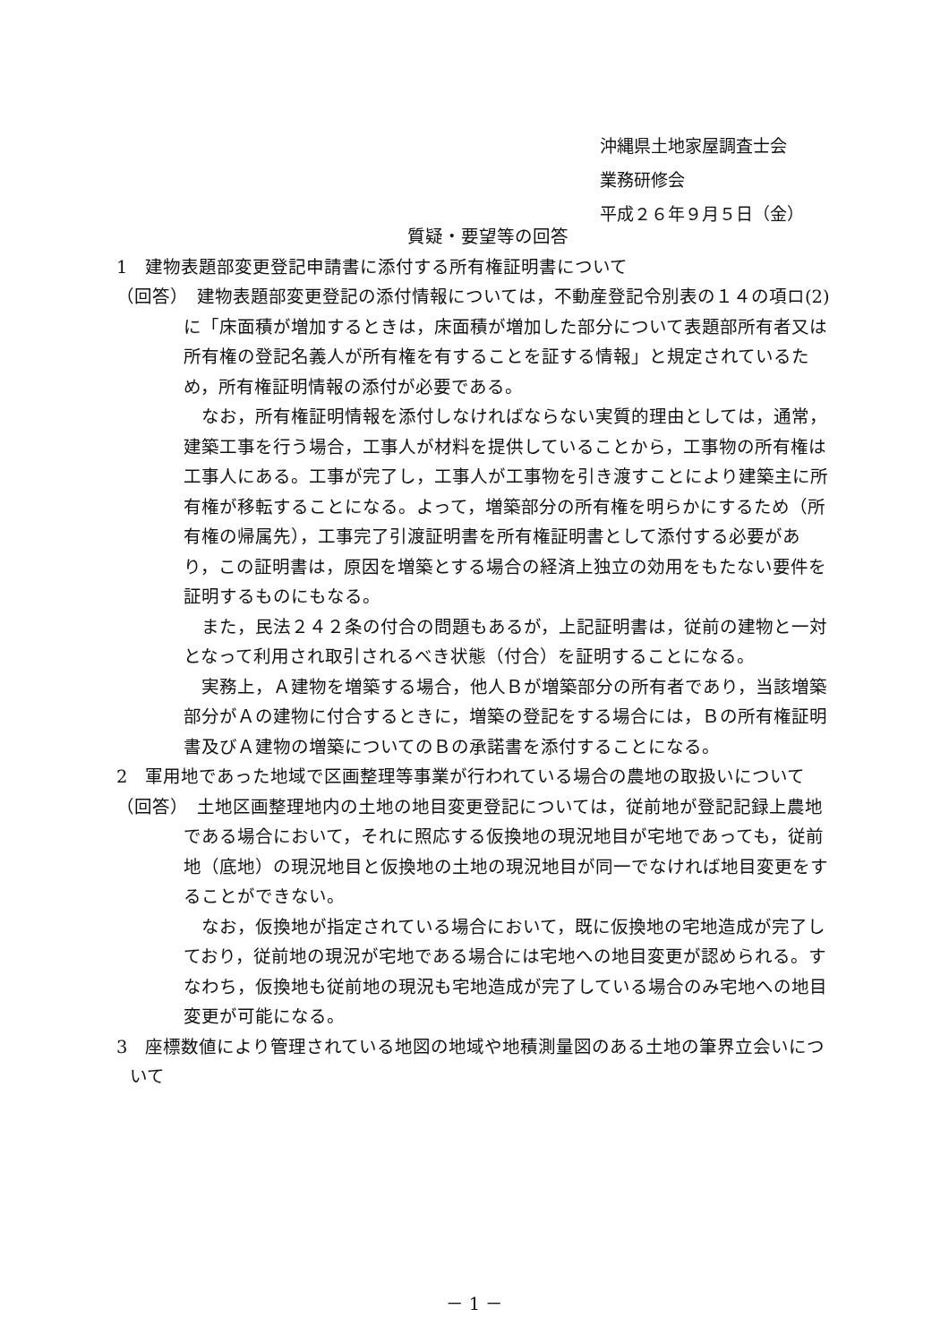沖縄県土地家屋調査士会
業務研修会
平成２６年９月５日（金）
質疑・要望等の回答
1　建物表題部変更登記申請書に添付する所有権証明書について
（回答）　建物表題部変更登記の添付情報については，不動産登記令別表の１４の項ロ(2)に「床面積が増加するときは，床面積が増加した部分について表題部所有者又は所有権の登記名義人が所有権を有することを証する情報」と規定されているため，所有権証明情報の添付が必要である。
なお，所有権証明情報を添付しなければならない実質的理由としては，通常，建築工事を行う場合，工事人が材料を提供していることから，工事物の所有権は工事人にある。工事が完了し，工事人が工事物を引き渡すことにより建築主に所有権が移転することになる。よって，増築部分の所有権を明らかにするため（所有権の帰属先），工事完了引渡証明書を所有権証明書として添付する必要があり，この証明書は，原因を増築とする場合の経済上独立の効用をもたない要件を証明するものにもなる。
また，民法２４２条の付合の問題もあるが，上記証明書は，従前の建物と一対となって利用され取引されるべき状態（付合）を証明することになる。
実務上，Ａ建物を増築する場合，他人Ｂが増築部分の所有者であり，当該増築部分がＡの建物に付合するときに，増築の登記をする場合には，Ｂの所有権証明書及びＡ建物の増築についてのＢの承諾書を添付することになる。
2　軍用地であった地域で区画整理等事業が行われている場合の農地の取扱いについて
（回答）　土地区画整理地内の土地の地目変更登記については，従前地が登記記録上農地である場合において，それに照応する仮換地の現況地目が宅地であっても，従前地（底地）の現況地目と仮換地の土地の現況地目が同一でなければ地目変更をすることができない。
なお，仮換地が指定されている場合において，既に仮換地の宅地造成が完了しており，従前地の現況が宅地である場合には宅地への地目変更が認められる。すなわち，仮換地も従前地の現況も宅地造成が完了している場合のみ宅地への地目変更が可能になる。
3　座標数値により管理されている地図の地域や地積測量図のある土地の筆界立会いについて
－ 1 －